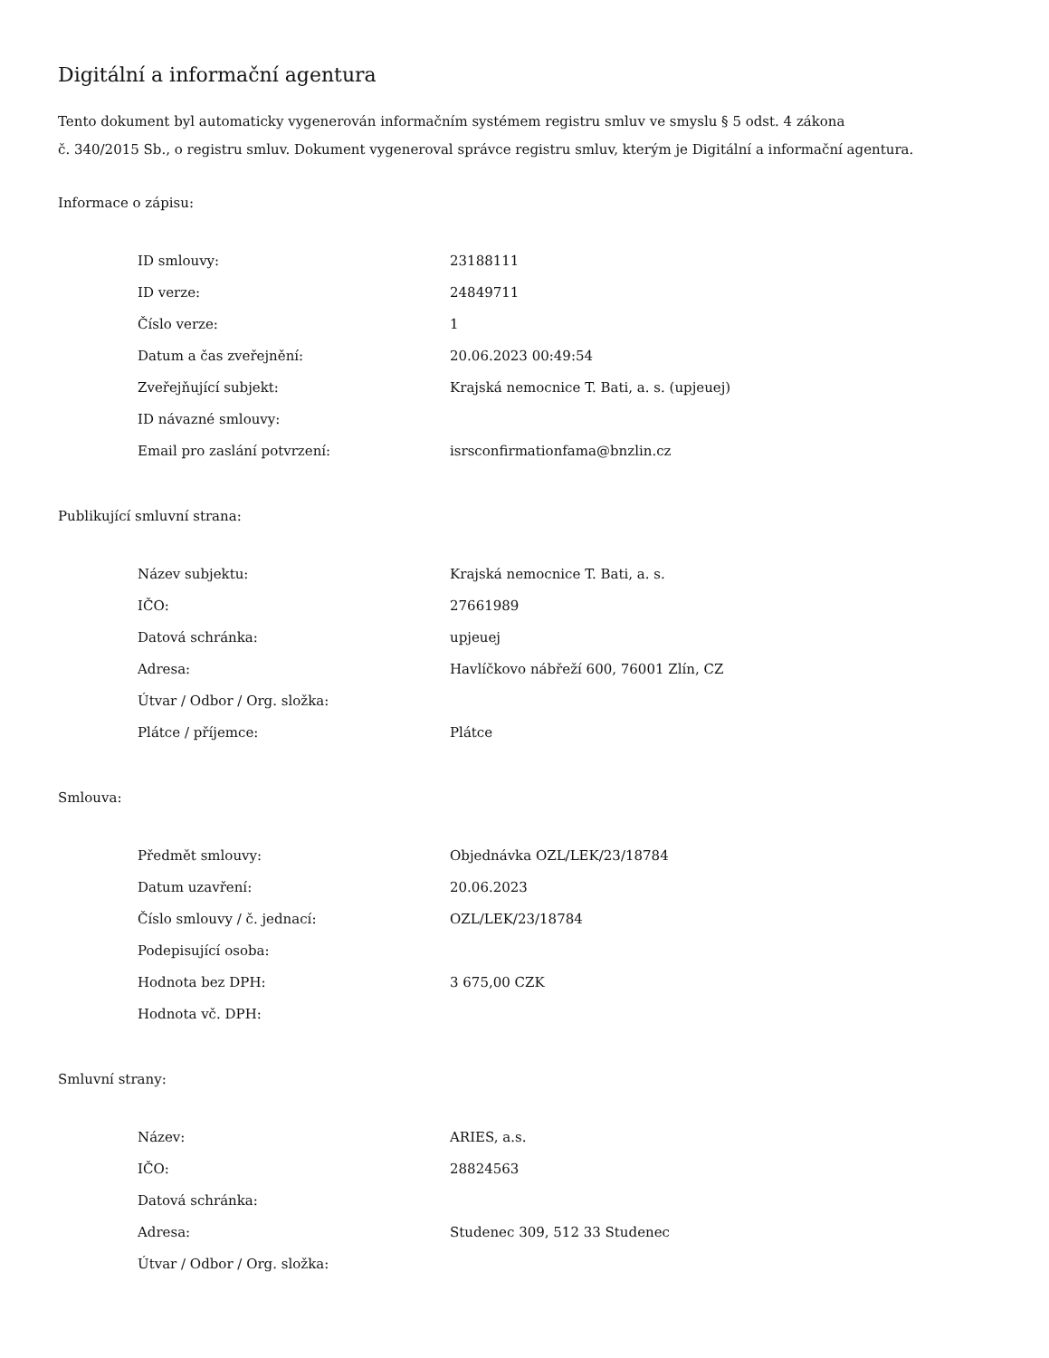Digitální a informační agentura
Tento dokument byl automaticky vygenerován informačním systémem registru smluv ve smyslu § 5 odst. 4 zákona
č. 340/2015 Sb., o registru smluv. Dokument vygeneroval správce registru smluv, kterým je Digitální a informační agentura.
Informace o zápisu:
| ID smlouvy: | 23188111 |
| ID verze: | 24849711 |
| Číslo verze: | 1 |
| Datum a čas zveřejnění: | 20.06.2023 00:49:54 |
| Zveřejňující subjekt: | Krajská nemocnice T. Bati, a. s. (upjeuej) |
| ID návazné smlouvy: | |
| Email pro zaslání potvrzení: | isrsconfirmationfama@bnzlin.cz |
Publikující smluvní strana:
| Název subjektu: | Krajská nemocnice T. Bati, a. s. |
| IČO: | 27661989 |
| Datová schránka: | upjeuej |
| Adresa: | Havlíčkovo nábřeží 600, 76001 Zlín, CZ |
| Útvar / Odbor / Org. složka: | |
| Plátce / příjemce: | Plátce |
Smlouva:
| Předmět smlouvy: | Objednávka OZL/LEK/23/18784 |
| Datum uzavření: | 20.06.2023 |
| Číslo smlouvy / č. jednací: | OZL/LEK/23/18784 |
| Podepisující osoba: | |
| Hodnota bez DPH: | 3 675,00 CZK |
| Hodnota vč. DPH: | |
Smluvní strany:
| Název: | ARIES, a.s. |
| IČO: | 28824563 |
| Datová schránka: | |
| Adresa: | Studenec 309, 512 33 Studenec |
| Útvar / Odbor / Org. složka: | |